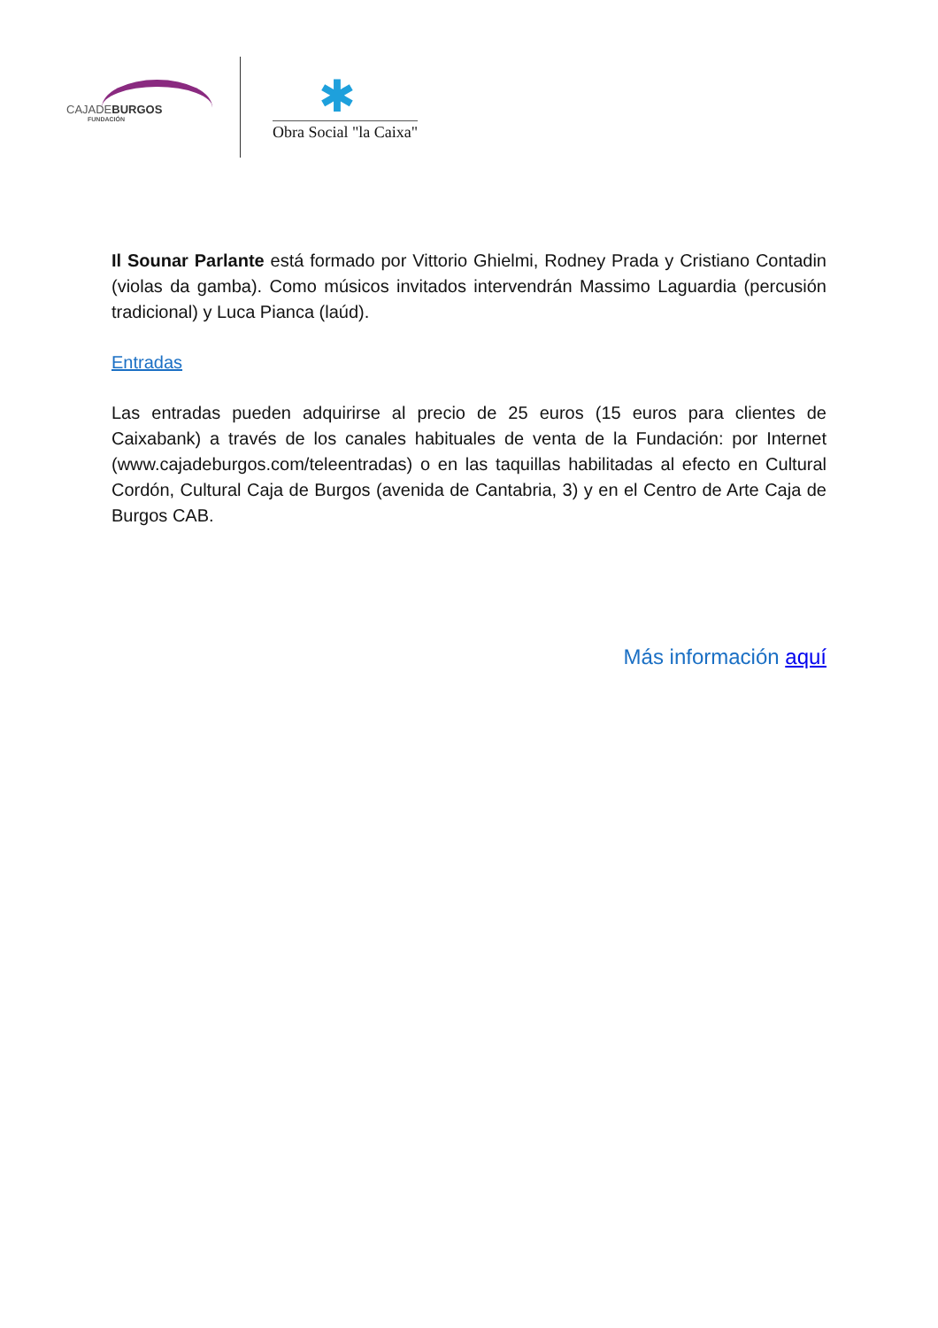CAJADEBURGOS
FUNDACIÓN
✱
Obra Social "la Caixa"
Il Sounar Parlante está formado por Vittorio Ghielmi, Rodney Prada y Cristiano Contadin (violas da gamba). Como músicos invitados intervendrán Massimo Laguardia (percusión tradicional) y Luca Pianca (laúd).
Entradas
Las entradas pueden adquirirse al precio de 25 euros (15 euros para clientes de Caixabank) a través de los canales habituales de venta de la Fundación: por Internet (www.cajadeburgos.com/teleentradas) o en las taquillas habilitadas al efecto en Cultural Cordón, Cultural Caja de Burgos (avenida de Cantabria, 3) y en el Centro de Arte Caja de Burgos CAB.
Más información aquí